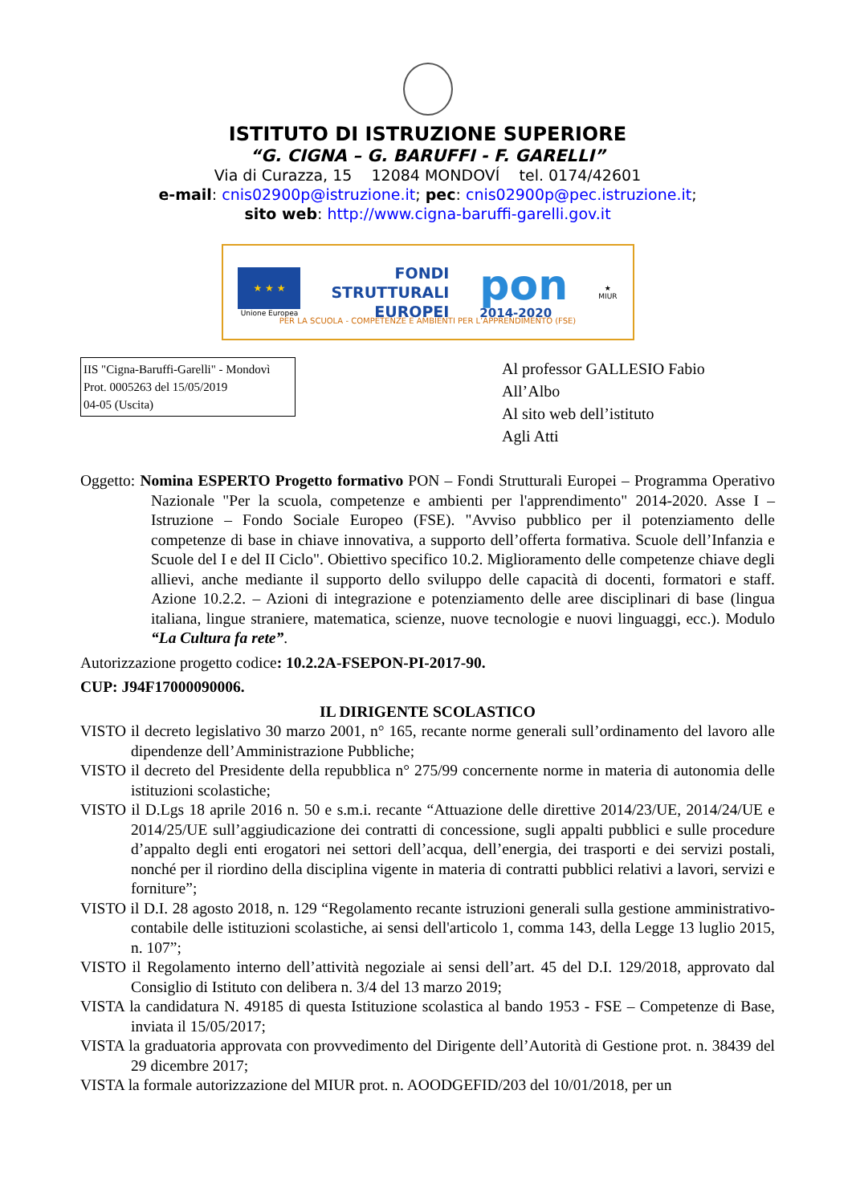ISTITUTO DI ISTRUZIONE SUPERIORE
“G. CIGNA – G. BARUFFI - F. GARELLI”
Via di Curazza, 15 12084 MONDOVÍ tel. 0174/42601
e-mail: cnis02900p@istruzione.it; pec: cnis02900p@pec.istruzione.it;
sito web: http://www.cigna-baruffi-garelli.gov.it
★ ★ ★
Unione Europea
FONDI
STRUTTURALI
EUROPEI
pon
2014-2020
★
MIUR
PER LA SCUOLA - COMPETENZE E AMBIENTI PER L’APPRENDIMENTO (FSE)
IIS "Cigna-Baruffi-Garelli" - Mondovì
Prot. 0005263 del 15/05/2019
04-05 (Uscita)
Al professor GALLESIO Fabio
All’Albo
Al sito web dell’istituto
Agli Atti
Oggetto: Nomina ESPERTO Progetto formativo PON – Fondi Strutturali Europei – Programma Operativo Nazionale "Per la scuola, competenze e ambienti per l'apprendimento" 2014-2020. Asse I – Istruzione – Fondo Sociale Europeo (FSE). "Avviso pubblico per il potenziamento delle competenze di base in chiave innovativa, a supporto dell’offerta formativa. Scuole dell’Infanzia e Scuole del I e del II Ciclo". Obiettivo specifico 10.2. Miglioramento delle competenze chiave degli allievi, anche mediante il supporto dello sviluppo delle capacità di docenti, formatori e staff. Azione 10.2.2. – Azioni di integrazione e potenziamento delle aree disciplinari di base (lingua italiana, lingue straniere, matematica, scienze, nuove tecnologie e nuovi linguaggi, ecc.). Modulo “La Cultura fa rete”.
Autorizzazione progetto codice: 10.2.2A-FSEPON-PI-2017-90.
CUP: J94F17000090006.
IL DIRIGENTE SCOLASTICO
VISTO il decreto legislativo 30 marzo 2001, n° 165, recante norme generali sull’ordinamento del lavoro alle dipendenze dell’Amministrazione Pubbliche;
VISTO il decreto del Presidente della repubblica n° 275/99 concernente norme in materia di autonomia delle istituzioni scolastiche;
VISTO il D.Lgs 18 aprile 2016 n. 50 e s.m.i. recante “Attuazione delle direttive 2014/23/UE, 2014/24/UE e 2014/25/UE sull’aggiudicazione dei contratti di concessione, sugli appalti pubblici e sulle procedure d’appalto degli enti erogatori nei settori dell’acqua, dell’energia, dei trasporti e dei servizi postali, nonché per il riordino della disciplina vigente in materia di contratti pubblici relativi a lavori, servizi e forniture”;
VISTO il D.I. 28 agosto 2018, n. 129 “Regolamento recante istruzioni generali sulla gestione amministrativo-contabile delle istituzioni scolastiche, ai sensi dell'articolo 1, comma 143, della Legge 13 luglio 2015, n. 107”;
VISTO il Regolamento interno dell’attività negoziale ai sensi dell’art. 45 del D.I. 129/2018, approvato dal Consiglio di Istituto con delibera n. 3/4 del 13 marzo 2019;
VISTA la candidatura N. 49185 di questa Istituzione scolastica al bando 1953 - FSE – Competenze di Base, inviata il 15/05/2017;
VISTA la graduatoria approvata con provvedimento del Dirigente dell’Autorità di Gestione prot. n. 38439 del 29 dicembre 2017;
VISTA la formale autorizzazione del MIUR prot. n. AOODGEFID/203 del 10/01/2018, per un